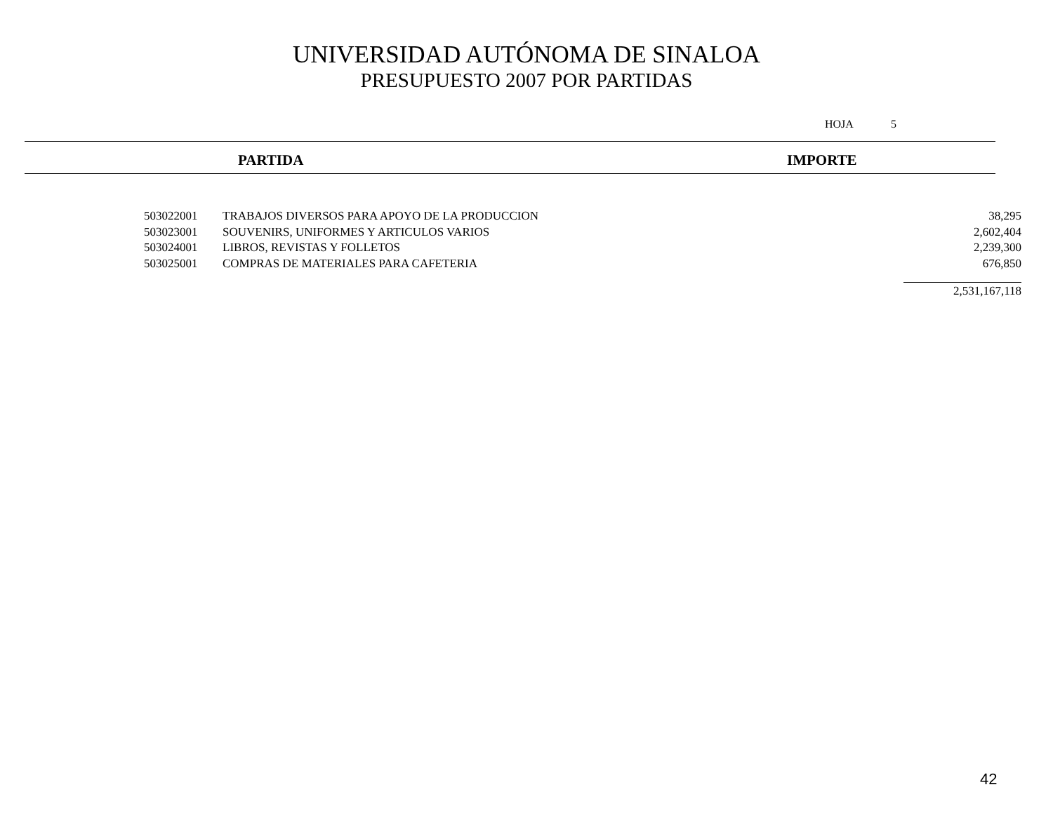UNIVERSIDAD AUTÓNOMA DE SINALOA
PRESUPUESTO 2007 POR PARTIDAS
HOJA 5
PARTIDA IMPORTE
| 503022001 | TRABAJOS DIVERSOS PARA APOYO DE LA PRODUCCION | 38,295 |
| 503023001 | SOUVENIRS, UNIFORMES Y ARTICULOS VARIOS | 2,602,404 |
| 503024001 | LIBROS, REVISTAS Y FOLLETOS | 2,239,300 |
| 503025001 | COMPRAS DE MATERIALES PARA CAFETERIA | 676,850 |
| | | 2,531,167,118 |
42